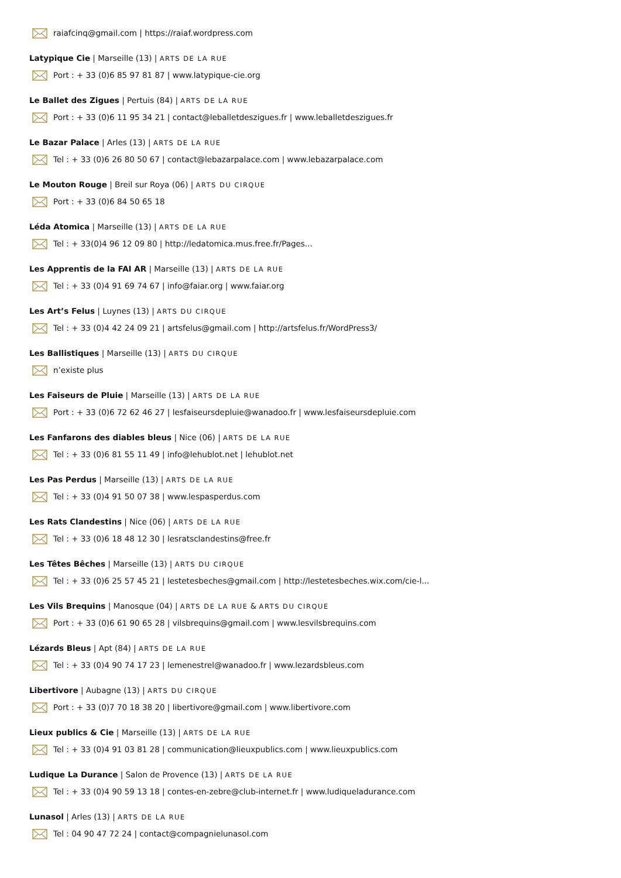raiafcinq@gmail.com | https://raiaf.wordpress.com
Latypique Cie | Marseille (13) | ARTS DE LA RUE
Port : + 33 (0)6 85 97 81 87 | www.latypique-cie.org
Le Ballet des Zigues | Pertuis (84) | ARTS DE LA RUE
Port : + 33 (0)6 11 95 34 21 | contact@leballetdeszigues.fr | www.leballetdeszigues.fr
Le Bazar Palace | Arles (13) | ARTS DE LA RUE
Tel : + 33 (0)6 26 80 50 67 | contact@lebazarpalace.com | www.lebazarpalace.com
Le Mouton Rouge | Breil sur Roya (06) | ARTS DU CIRQUE
Port : + 33 (0)6 84 50 65 18
Léda Atomica | Marseille (13) | ARTS DE LA RUE
Tel : + 33(0)4 96 12 09 80 | http://ledatomica.mus.free.fr/Pages...
Les Apprentis de la FAI AR | Marseille (13) | ARTS DE LA RUE
Tel : + 33 (0)4 91 69 74 67 | info@faiar.org | www.faiar.org
Les Art’s Felus | Luynes (13) | ARTS DU CIRQUE
Tel : + 33 (0)4 42 24 09 21 | artsfelus@gmail.com | http://artsfelus.fr/WordPress3/
Les Ballistiques | Marseille (13) | ARTS DU CIRQUE
n’existe plus
Les Faiseurs de Pluie | Marseille (13) | ARTS DE LA RUE
Port : + 33 (0)6 72 62 46 27 | lesfaiseursdepluie@wanadoo.fr | www.lesfaiseursdepluie.com
Les Fanfarons des diables bleus | Nice (06) | ARTS DE LA RUE
Tel : + 33 (0)6 81 55 11 49 | info@lehublot.net | lehublot.net
Les Pas Perdus | Marseille (13) | ARTS DE LA RUE
Tel : + 33 (0)4 91 50 07 38 | www.lespasperdus.com
Les Rats Clandestins | Nice (06) | ARTS DE LA RUE
Tel : + 33 (0)6 18 48 12 30 | lesratsclandestins@free.fr
Les Têtes Bêches | Marseille (13) | ARTS DU CIRQUE
Tel : + 33 (0)6 25 57 45 21 | lestetesbeches@gmail.com | http://lestetesbeches.wix.com/cie-l...
Les Vils Brequins | Manosque (04) | ARTS DE LA RUE & ARTS DU CIRQUE
Port : + 33 (0)6 61 90 65 28 | vilsbrequins@gmail.com | www.lesvilsbrequins.com
Lézards Bleus | Apt (84) | ARTS DE LA RUE
Tel : + 33 (0)4 90 74 17 23 | lemenestrel@wanadoo.fr | www.lezardsbleus.com
Libertivore | Aubagne (13) | ARTS DU CIRQUE
Port : + 33 (0)7 70 18 38 20 | libertivore@gmail.com | www.libertivore.com
Lieux publics & Cie | Marseille (13) | ARTS DE LA RUE
Tel : + 33 (0)4 91 03 81 28 | communication@lieuxpublics.com | www.lieuxpublics.com
Ludique La Durance | Salon de Provence (13) | ARTS DE LA RUE
Tel : + 33 (0)4 90 59 13 18 | contes-en-zebre@club-internet.fr | www.ludiqueladurance.com
Lunasol | Arles (13) | ARTS DE LA RUE
Tel : 04 90 47 72 24 | contact@compagnielunasol.com